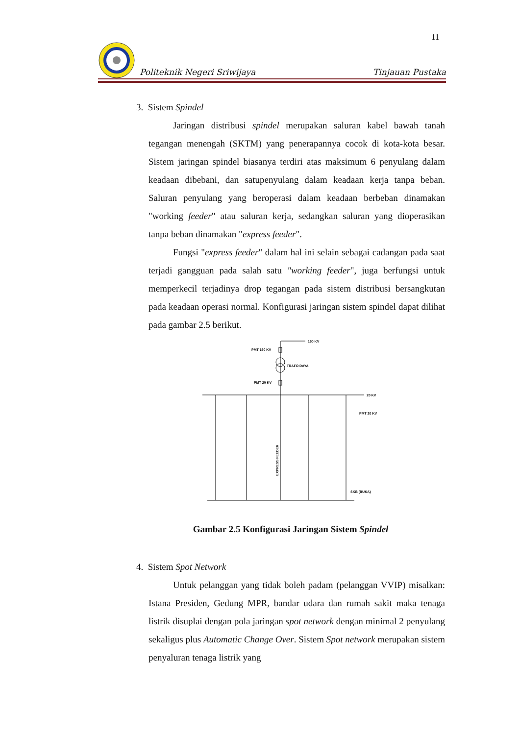11
Politeknik Negeri Sriwijaya Tinjauan Pustaka
3. Sistem Spindel
Jaringan distribusi spindel merupakan saluran kabel bawah tanah tegangan menengah (SKTM) yang penerapannya cocok di kota-kota besar. Sistem jaringan spindel biasanya terdiri atas maksimum 6 penyulang dalam keadaan dibebani, dan satupenyulang dalam keadaan kerja tanpa beban. Saluran penyulang yang beroperasi dalam keadaan berbeban dinamakan "working feeder" atau saluran kerja, sedangkan saluran yang dioperasikan tanpa beban dinamakan "express feeder".
Fungsi "express feeder" dalam hal ini selain sebagai cadangan pada saat terjadi gangguan pada salah satu "working feeder", juga berfungsi untuk memperkecil terjadinya drop tegangan pada sistem distribusi bersangkutan pada keadaan operasi normal. Konfigurasi jaringan sistem spindel dapat dilihat pada gambar 2.5 berikut.
150 KV
PMT 150 KV
TRAFO DAYA
PMT 20 KV
20 KV
PMT 20 KV
EXPRESS FEEDER
SKB (BUKA)
Gambar 2.5 Konfigurasi Jaringan Sistem Spindel
4. Sistem Spot Network
Untuk pelanggan yang tidak boleh padam (pelanggan VVIP) misalkan: Istana Presiden, Gedung MPR, bandar udara dan rumah sakit maka tenaga listrik disuplai dengan pola jaringan spot network dengan minimal 2 penyulang sekaligus plus Automatic Change Over. Sistem Spot network merupakan sistem penyaluran tenaga listrik yang